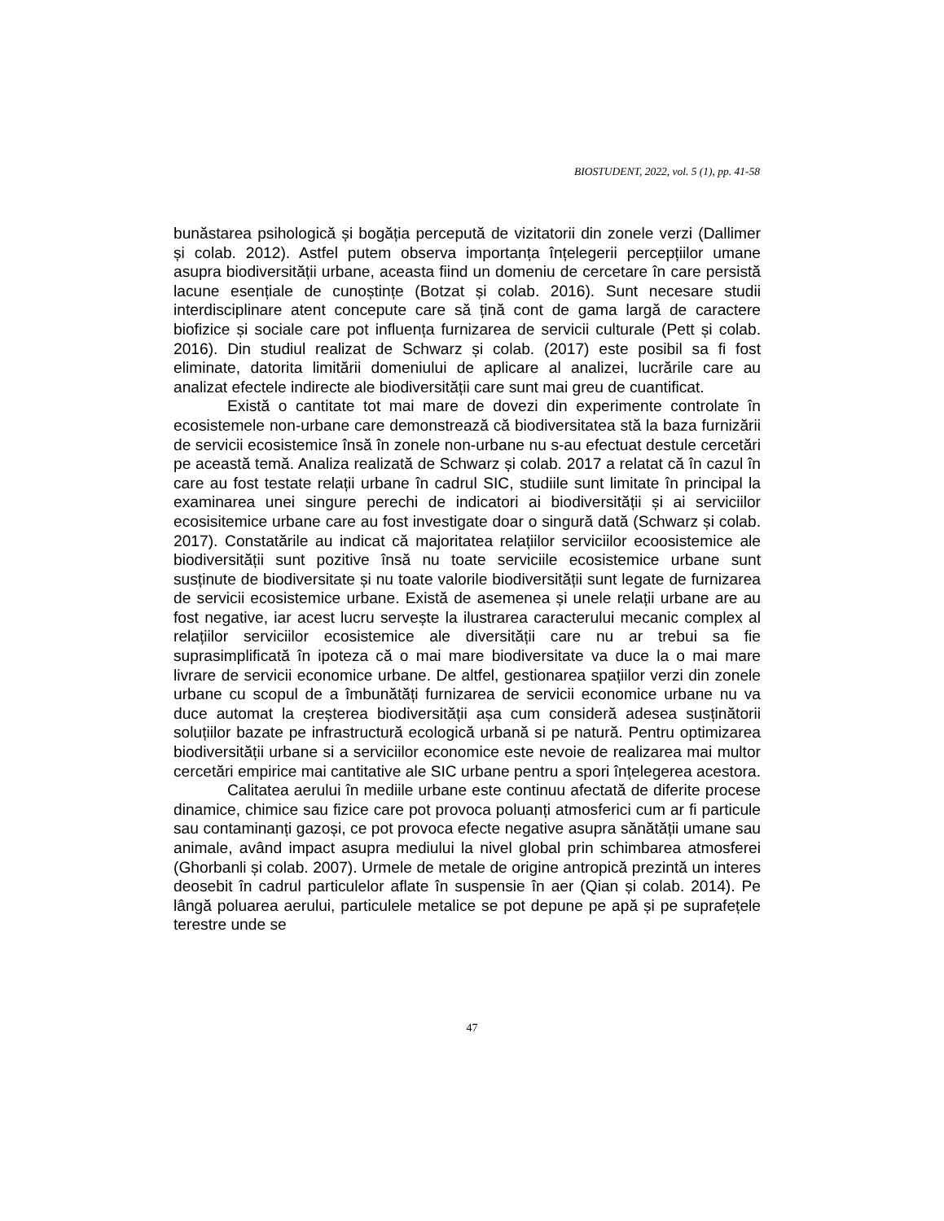BIOSTUDENT, 2022, vol. 5 (1), pp. 41-58
bunăstarea psihologică și bogăția percepută de vizitatorii din zonele verzi (Dallimer și colab. 2012). Astfel putem observa importanța înțelegerii percepțiilor umane asupra biodiversității urbane, aceasta fiind un domeniu de cercetare în care persistă lacune esențiale de cunoștințe (Botzat și colab. 2016). Sunt necesare studii interdisciplinare atent concepute care să țină cont de gama largă de caractere biofizice și sociale care pot influența furnizarea de servicii culturale (Pett și colab. 2016). Din studiul realizat de Schwarz și colab. (2017) este posibil sa fi fost eliminate, datorita limitării domeniului de aplicare al analizei, lucrările care au analizat efectele indirecte ale biodiversității care sunt mai greu de cuantificat.
Există o cantitate tot mai mare de dovezi din experimente controlate în ecosistemele non-urbane care demonstrează că biodiversitatea stă la baza furnizării de servicii ecosistemice însă în zonele non-urbane nu s-au efectuat destule cercetări pe această temă. Analiza realizată de Schwarz și colab. 2017 a relatat că în cazul în care au fost testate relații urbane în cadrul SIC, studiile sunt limitate în principal la examinarea unei singure perechi de indicatori ai biodiversității și ai serviciilor ecosisitemice urbane care au fost investigate doar o singură dată (Schwarz și colab. 2017). Constatările au indicat că majoritatea relațiilor serviciilor ecoosistemice ale biodiversității sunt pozitive însă nu toate serviciile ecosistemice urbane sunt susținute de biodiversitate și nu toate valorile biodiversității sunt legate de furnizarea de servicii ecosistemice urbane. Există de asemenea și unele relații urbane are au fost negative, iar acest lucru servește la ilustrarea caracterului mecanic complex al relațiilor serviciilor ecosistemice ale diversității care nu ar trebui sa fie suprasimplificată în ipoteza că o mai mare biodiversitate va duce la o mai mare livrare de servicii economice urbane. De altfel, gestionarea spațiilor verzi din zonele urbane cu scopul de a îmbunătăți furnizarea de servicii economice urbane nu va duce automat la creșterea biodiversității așa cum consideră adesea susținătorii soluțiilor bazate pe infrastructură ecologică urbană si pe natură. Pentru optimizarea biodiversității urbane si a serviciilor economice este nevoie de realizarea mai multor cercetări empirice mai cantitative ale SIC urbane pentru a spori înțelegerea acestora.
Calitatea aerului în mediile urbane este continuu afectată de diferite procese dinamice, chimice sau fizice care pot provoca poluanți atmosferici cum ar fi particule sau contaminanți gazoși, ce pot provoca efecte negative asupra sănătății umane sau animale, având impact asupra mediului la nivel global prin schimbarea atmosferei (Ghorbanli și colab. 2007). Urmele de metale de origine antropică prezintă un interes deosebit în cadrul particulelor aflate în suspensie în aer (Qian și colab. 2014). Pe lângă poluarea aerului, particulele metalice se pot depune pe apă și pe suprafețele terestre unde se
47